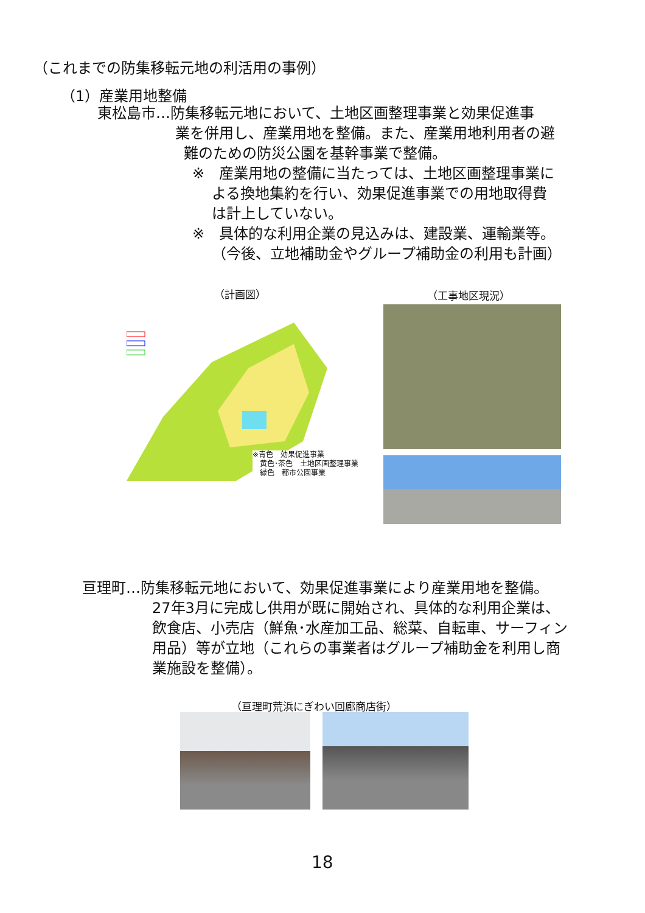（これまでの防集移転元地の利活用の事例）
（1）産業用地整備
東松島市…防集移転元地において、土地区画整理事業と効果促進事
業を併用し、産業用地を整備。また、産業用地利用者の避
難のための防災公園を基幹事業で整備。
※　産業用地の整備に当たっては、土地区画整理事業に
よる換地集約を行い、効果促進事業での用地取得費
は計上していない。
※　具体的な利用企業の見込みは、建設業、運輸業等。
（今後、立地補助金やグループ補助金の利用も計画）
（計画図） （工事地区現況）
※青色　効果促進事業
　黄色･茶色　土地区画整理事業
　緑色　都市公園事業
亘理町…防集移転元地において、効果促進事業により産業用地を整備。
27年3月に完成し供用が既に開始され、具体的な利用企業は、
飲食店、小売店（鮮魚･水産加工品、総菜、自転車、サーフィン
用品）等が立地（これらの事業者はグループ補助金を利用し商
業施設を整備）。
（亘理町荒浜にぎわい回廊商店街）
18